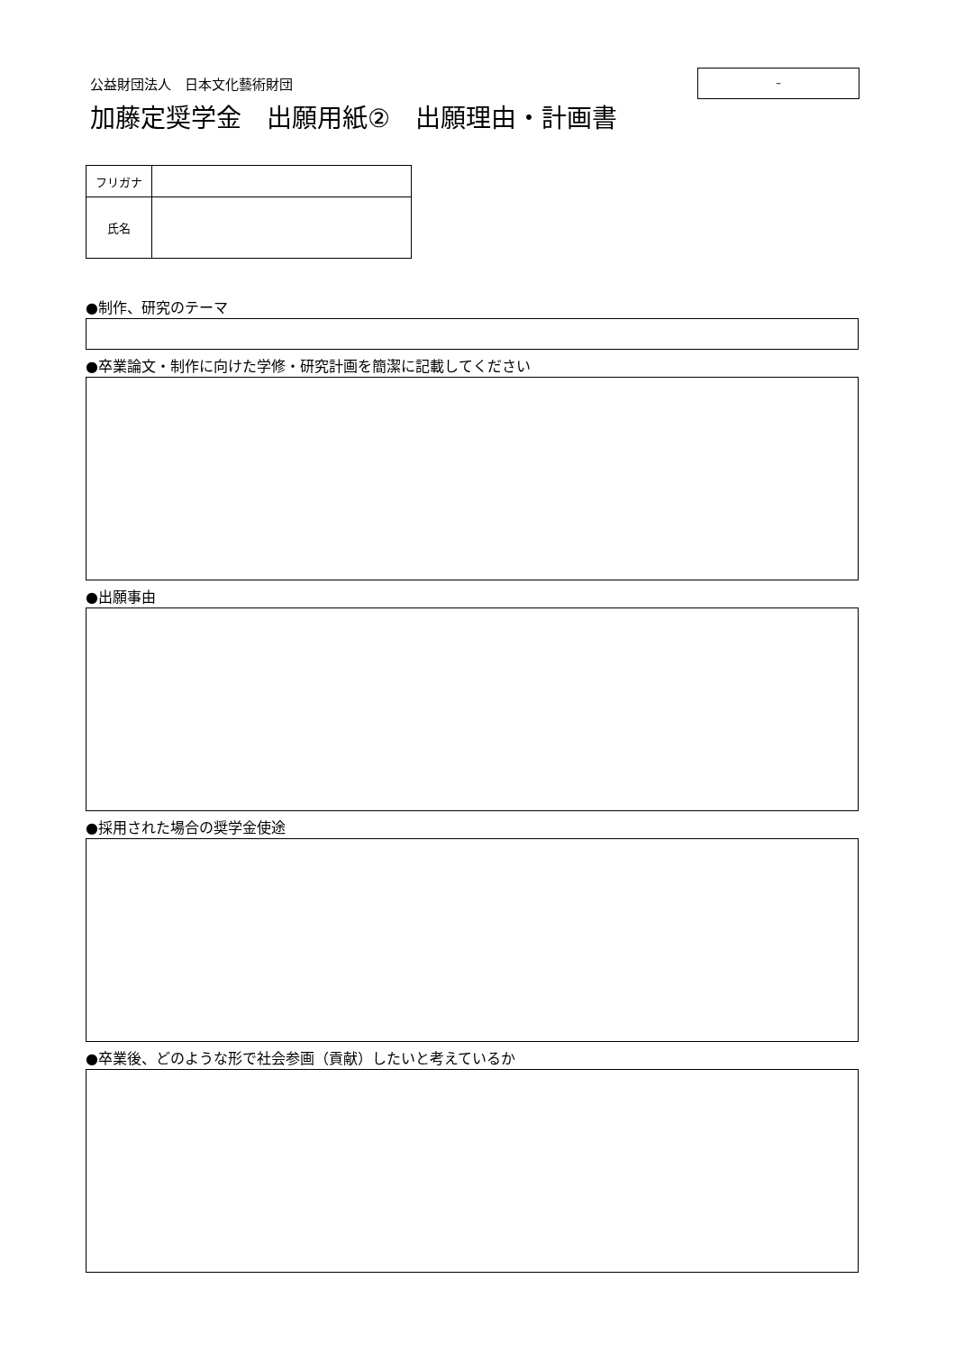–
公益財団法人　日本文化藝術財団
加藤定奨学金　出願用紙②　出願理由・計画書
| フリガナ | |
| 氏名 | |
●制作、研究のテーマ
●卒業論文・制作に向けた学修・研究計画を簡潔に記載してください
●出願事由
●採用された場合の奨学金使途
●卒業後、どのような形で社会参画（貢献）したいと考えているか